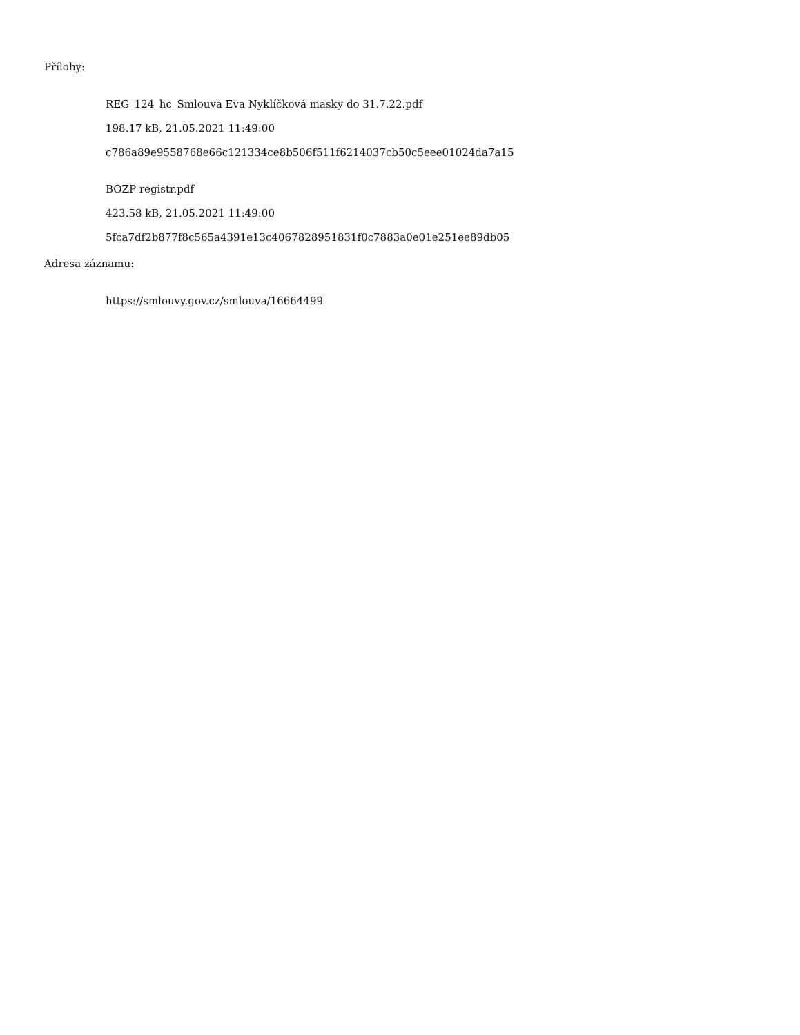Přílohy:
REG_124_hc_Smlouva Eva Nyklíčková masky do 31.7.22.pdf
198.17 kB, 21.05.2021 11:49:00
c786a89e9558768e66c121334ce8b506f511f6214037cb50c5eee01024da7a15
BOZP registr.pdf
423.58 kB, 21.05.2021 11:49:00
5fca7df2b877f8c565a4391e13c4067828951831f0c7883a0e01e251ee89db05
Adresa záznamu:
https://smlouvy.gov.cz/smlouva/16664499